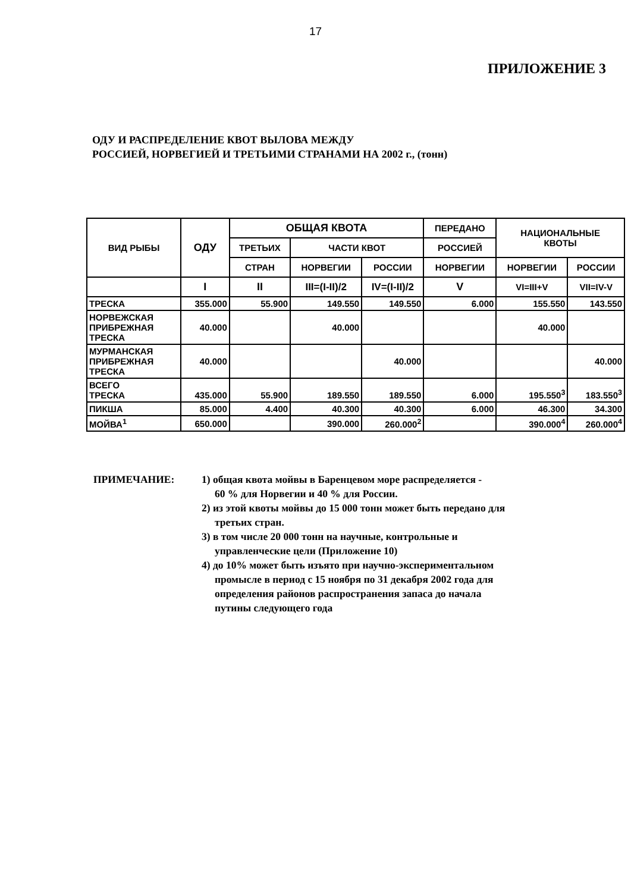17
ПРИЛОЖЕНИЕ 3
ОДУ И РАСПРЕДЕЛЕНИЕ КВОТ ВЫЛОВА МЕЖДУ
РОССИЕЙ, НОРВЕГИЕЙ И ТРЕТЬИМИ СТРАНАМИ НА 2002 г., (тонн)
| ВИД РЫБЫ | ОДУ | ОБЩАЯ КВОТА | | | ПЕРЕДАНО | НАЦИОНАЛЬНЫЕ КВОТЫ | |
| --- | --- | --- | --- | --- | --- | --- | --- |
| | | ТРЕТЬИХ | ЧАСТИ КВОТ | | РОССИЕЙ | | |
| | | СТРАН | НОРВЕГИИ | РОССИИ | НОРВЕГИИ | НОРВЕГИИ | РОССИИ |
| | I | II | III=(I-II)/2 | IV=(I-II)/2 | V | VI=III+V | VII=IV-V |
| ТРЕСКА | 355.000 | 55.900 | 149.550 | 149.550 | 6.000 | 155.550 | 143.550 |
| НОРВЕЖСКАЯ ПРИБРЕЖНАЯ ТРЕСКА | 40.000 | | 40.000 | | | 40.000 | |
| МУРМАНСКАЯ ПРИБРЕЖНАЯ ТРЕСКА | 40.000 | | | 40.000 | | | 40.000 |
| ВСЕГО ТРЕСКА | 435.000 | 55.900 | 189.550 | 189.550 | 6.000 | 195.550<sup>3</sup> | 183.550<sup>3</sup> |
| ПИКША | 85.000 | 4.400 | 40.300 | 40.300 | 6.000 | 46.300 | 34.300 |
| МОЙВА<sup>1</sup> | 650.000 | | 390.000 | 260.000<sup>2</sup> | | 390.000<sup>4</sup> | 260.000<sup>4</sup> |
ПРИМЕЧАНИЕ: 1) общая квота мойвы в Баренцевом море распределяется -
60 % для Норвегии и 40 % для России.
2) из этой квоты мойвы до 15 000 тонн может быть передано для
третьих стран.
3) в том числе 20 000 тонн на научные, контрольные и
управленческие цели (Приложение 10)
4) до 10% может быть изъято при научно-экспериментальном
промысле в период с 15 ноября по 31 декабря 2002 года для
определения районов распространения запаса до начала
путины следующего года